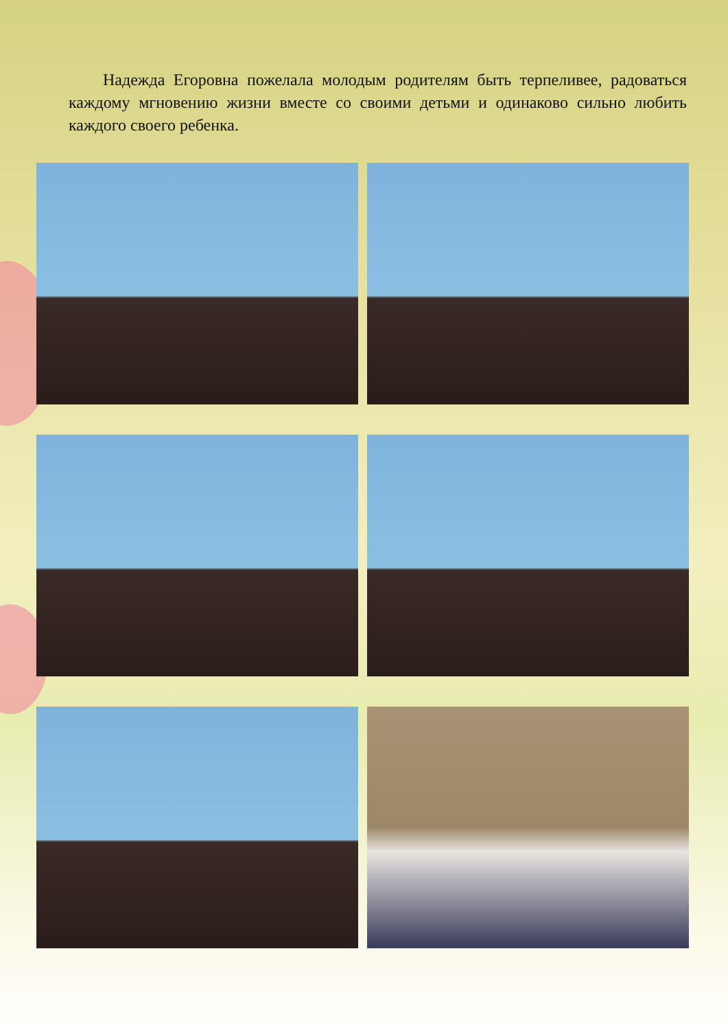Надежда Егоровна пожелала молодым родителям быть терпеливее, радоваться каждому мгновению жизни вместе со своими детьми и одинаково сильно любить каждого своего ребенка.